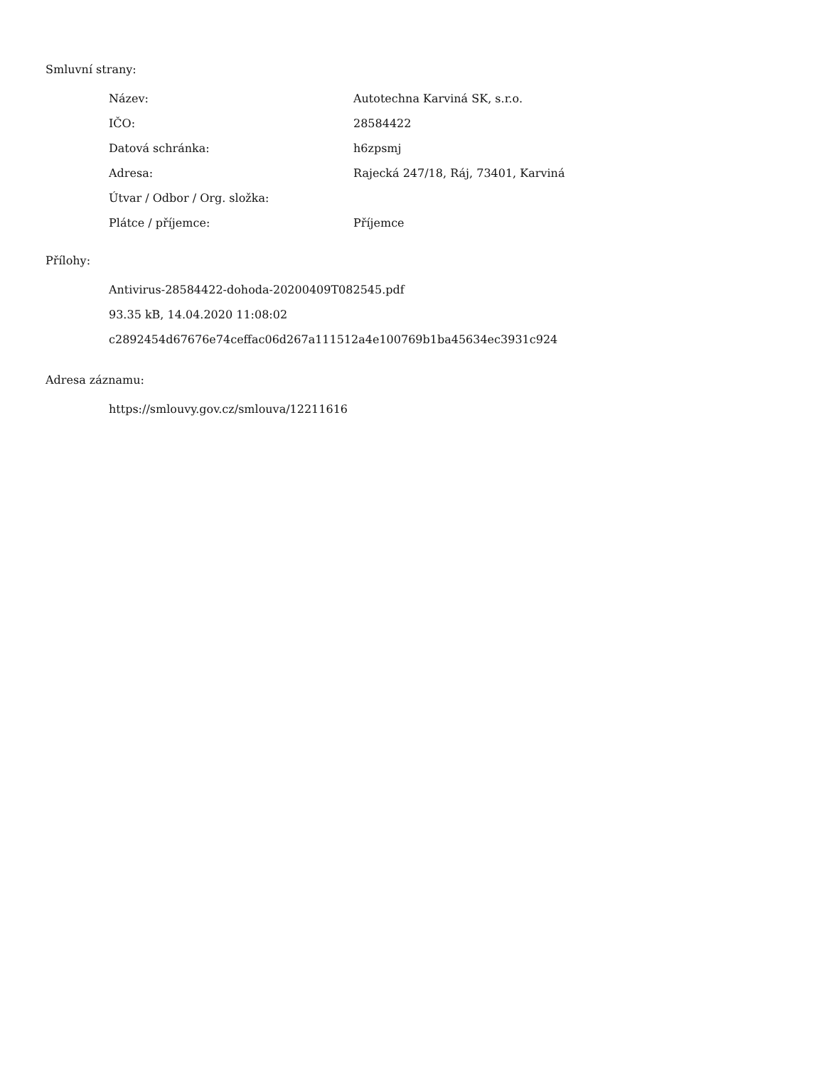Smluvní strany:
| Název: | Autotechna Karviná SK, s.r.o. |
| IČO: | 28584422 |
| Datová schránka: | h6zpsmj |
| Adresa: | Rajecká 247/18, Ráj, 73401, Karviná |
| Útvar / Odbor / Org. složka: | |
| Plátce / příjemce: | Příjemce |
Přílohy:
Antivirus-28584422-dohoda-20200409T082545.pdf
93.35 kB, 14.04.2020 11:08:02
c2892454d67676e74ceffac06d267a111512a4e100769b1ba45634ec3931c924
Adresa záznamu:
https://smlouvy.gov.cz/smlouva/12211616